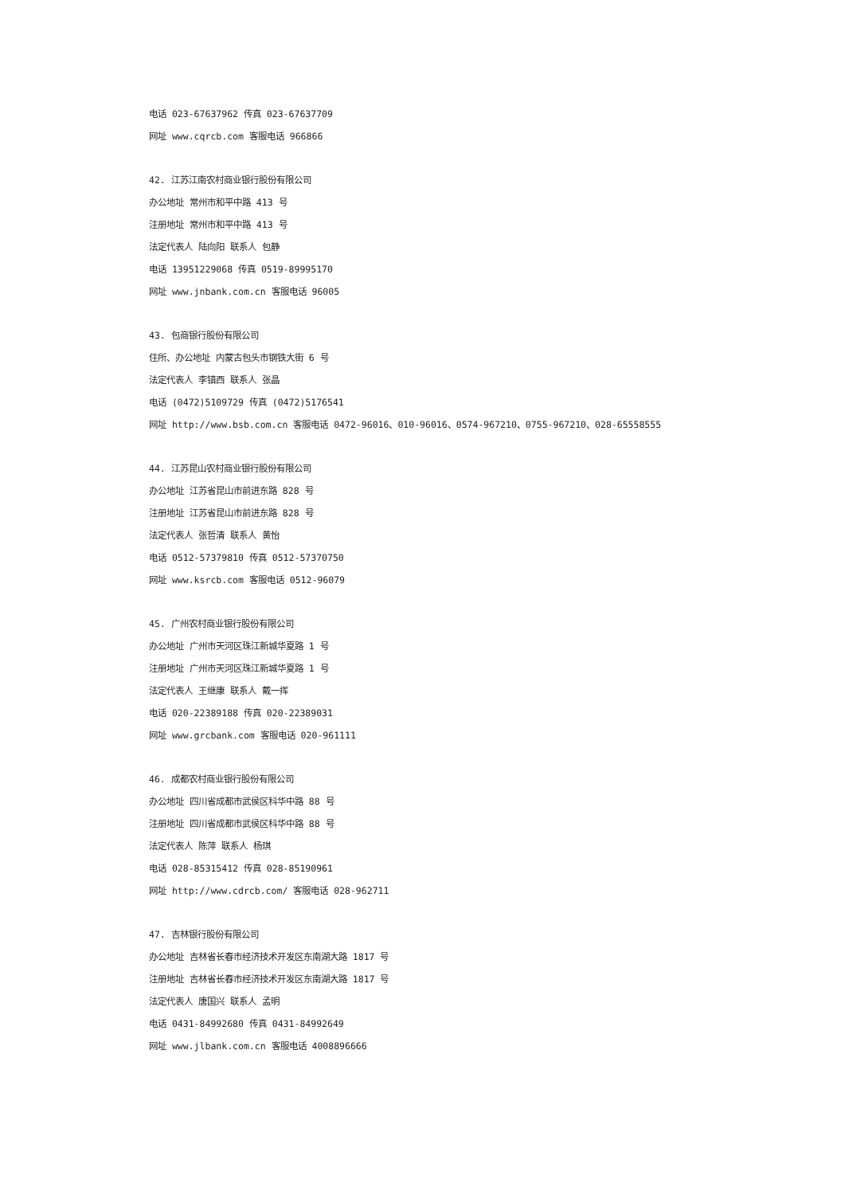电话 023-67637962 传真 023-67637709
网址 www.cqrcb.com 客服电话 966866
42. 江苏江南农村商业银行股份有限公司
办公地址 常州市和平中路 413 号
注册地址 常州市和平中路 413 号
法定代表人 陆向阳 联系人 包静
电话 13951229068 传真 0519-89995170
网址 www.jnbank.com.cn 客服电话 96005
43. 包商银行股份有限公司
住所、办公地址 内蒙古包头市钢铁大街 6 号
法定代表人 李镇西 联系人 张晶
电话 (0472)5109729 传真 (0472)5176541
网址 http://www.bsb.com.cn 客服电话 0472-96016、010-96016、0574-967210、0755-967210、028-65558555
44. 江苏昆山农村商业银行股份有限公司
办公地址 江苏省昆山市前进东路 828 号
注册地址 江苏省昆山市前进东路 828 号
法定代表人 张哲清 联系人 黄怡
电话 0512-57379810 传真 0512-57370750
网址 www.ksrcb.com 客服电话 0512-96079
45. 广州农村商业银行股份有限公司
办公地址 广州市天河区珠江新城华夏路 1 号
注册地址 广州市天河区珠江新城华夏路 1 号
法定代表人 王继康 联系人 戴一挥
电话 020-22389188 传真 020-22389031
网址 www.grcbank.com 客服电话 020-961111
46. 成都农村商业银行股份有限公司
办公地址 四川省成都市武侯区科华中路 88 号
注册地址 四川省成都市武侯区科华中路 88 号
法定代表人 陈萍 联系人 杨琪
电话 028-85315412 传真 028-85190961
网址 http://www.cdrcb.com/ 客服电话 028-962711
47. 吉林银行股份有限公司
办公地址 吉林省长春市经济技术开发区东南湖大路 1817 号
注册地址 吉林省长春市经济技术开发区东南湖大路 1817 号
法定代表人 唐国兴 联系人 孟明
电话 0431-84992680 传真 0431-84992649
网址 www.jlbank.com.cn 客服电话 4008896666